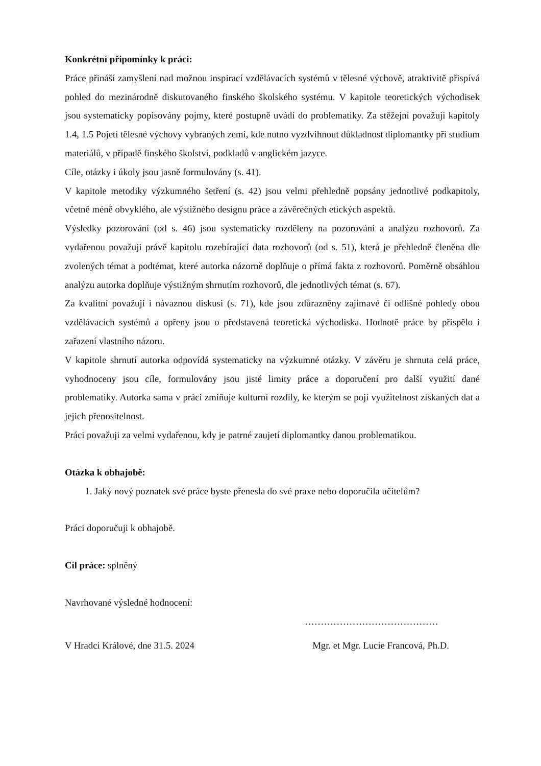Konkrétní připomínky k práci:
Práce přináší zamyšlení nad možnou inspirací vzdělávacích systémů v tělesné výchově, atraktivitě přispívá pohled do mezinárodně diskutovaného finského školského systému. V kapitole teoretických východisek jsou systematicky popisovány pojmy, které postupně uvádí do problematiky. Za stěžejní považuji kapitoly 1.4, 1.5 Pojetí tělesné výchovy vybraných zemí, kde nutno vyzdvihnout důkladnost diplomantky při studium materiálů, v případě finského školství, podkladů v anglickém jazyce.
Cíle, otázky i úkoly jsou jasně formulovány (s. 41).
V kapitole metodiky výzkumného šetření (s. 42) jsou velmi přehledně popsány jednotlivé podkapitoly, včetně méně obvyklého, ale výstižného designu práce a závěrečných etických aspektů.
Výsledky pozorování (od s. 46) jsou systematicky rozděleny na pozorování a analýzu rozhovorů. Za vydařenou považuji právě kapitolu rozebírající data rozhovorů (od s. 51), která je přehledně členěna dle zvolených témat a podtémat, které autorka názorně doplňuje o přímá fakta z rozhovorů. Poměrně obsáhlou analýzu autorka doplňuje výstižným shrnutím rozhovorů, dle jednotlivých témat (s. 67).
Za kvalitní považuji i návaznou diskusi (s. 71), kde jsou zdůrazněny zajímavé či odlišné pohledy obou vzdělávacích systémů a opřeny jsou o představená teoretická východiska. Hodnotě práce by přispělo i zařazení vlastního názoru.
V kapitole shrnutí autorka odpovídá systematicky na výzkumné otázky. V závěru je shrnuta celá práce, vyhodnoceny jsou cíle, formulovány jsou jisté limity práce a doporučení pro další využití dané problematiky. Autorka sama v práci zmiňuje kulturní rozdíly, ke kterým se pojí využitelnost získaných dat a jejich přenositelnost.
Práci považuji za velmi vydařenou, kdy je patrné zaujetí diplomantky danou problematikou.
Otázka k obhajobě:
1. Jaký nový poznatek své práce byste přenesla do své praxe nebo doporučila učitelům?
Práci doporučuji k obhajobě.
Cíl práce: splněný
Navrhované výsledné hodnocení:
……………………………………
V Hradci Králové, dne 31.5. 2024 Mgr. et Mgr. Lucie Francová, Ph.D.